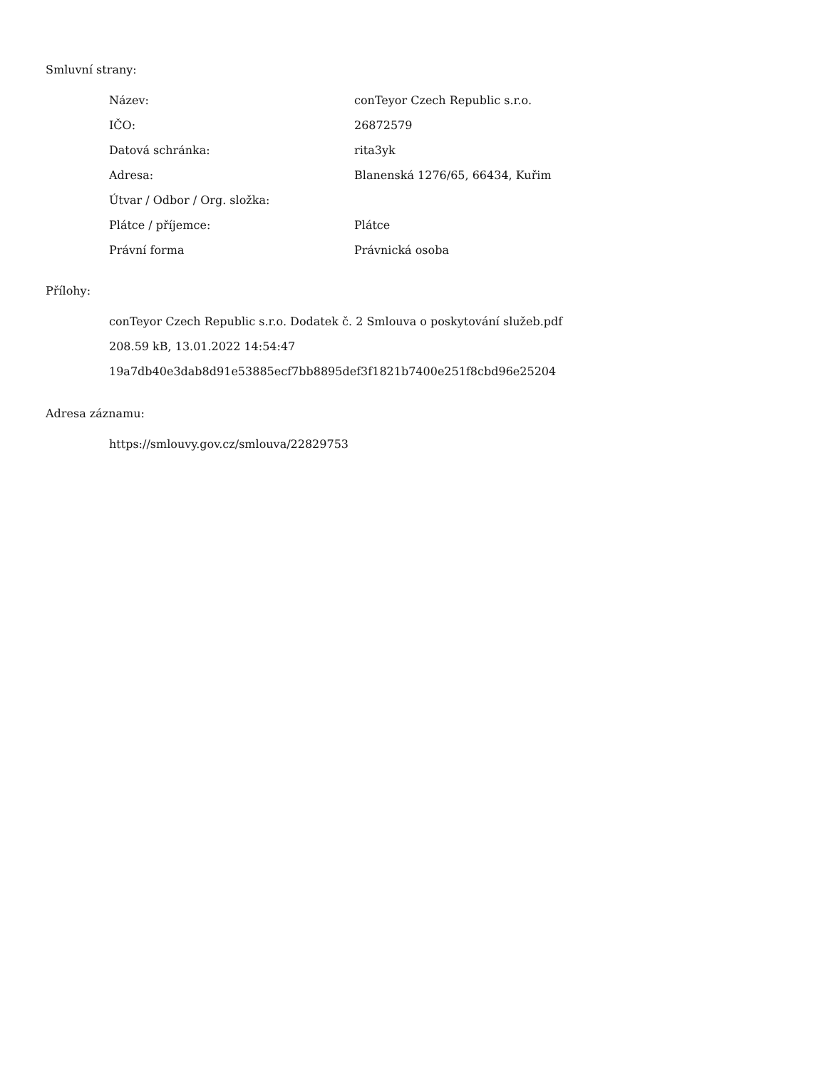Smluvní strany:
| Název: | conTeyor Czech Republic s.r.o. |
| IČO: | 26872579 |
| Datová schránka: | rita3yk |
| Adresa: | Blanenská 1276/65, 66434, Kuřim |
| Útvar / Odbor / Org. složka: | |
| Plátce / příjemce: | Plátce |
| Právní forma | Právnická osoba |
Přílohy:
conTeyor Czech Republic s.r.o. Dodatek č. 2 Smlouva o poskytování služeb.pdf
208.59 kB, 13.01.2022 14:54:47
19a7db40e3dab8d91e53885ecf7bb8895def3f1821b7400e251f8cbd96e25204
Adresa záznamu:
https://smlouvy.gov.cz/smlouva/22829753